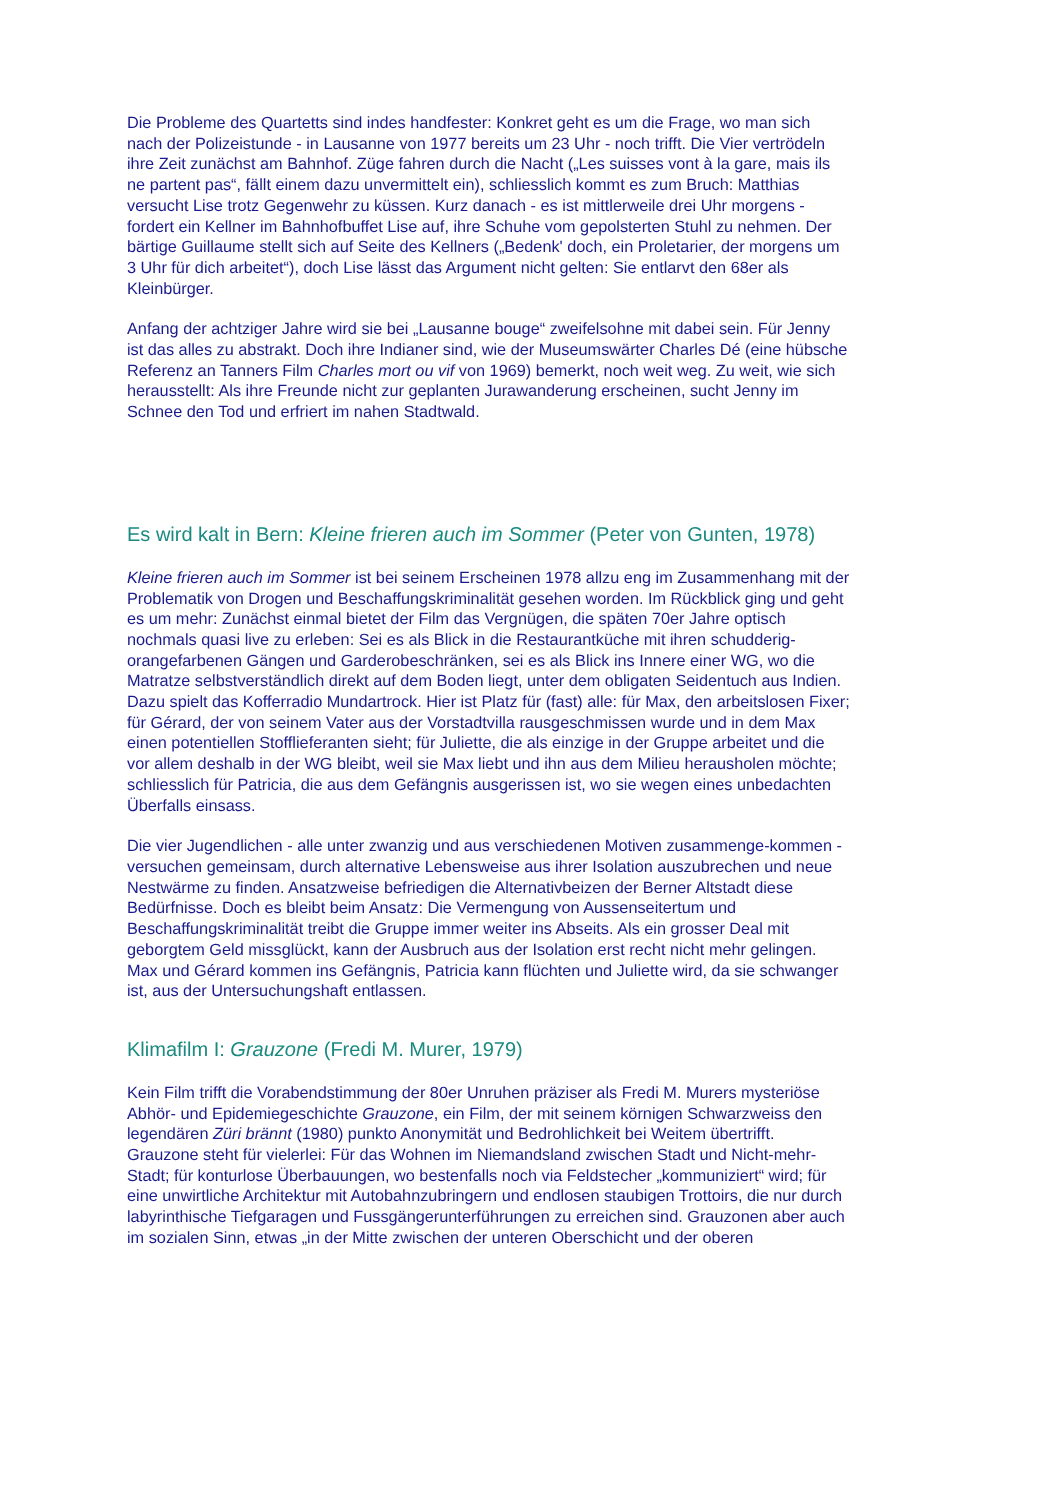Die Probleme des Quartetts sind indes handfester: Konkret geht es um die Frage, wo man sich nach der Polizeistunde - in Lausanne von 1977 bereits um 23 Uhr - noch trifft. Die Vier vertrödeln ihre Zeit zunächst am Bahnhof. Züge fahren durch die Nacht („Les suisses vont à la gare, mais ils ne partent pas“, fällt einem dazu unvermittelt ein), schliesslich kommt es zum Bruch: Matthias versucht Lise trotz Gegenwehr zu küssen. Kurz danach - es ist mittlerweile drei Uhr morgens - fordert ein Kellner im Bahnhofbuffet Lise auf, ihre Schuhe vom gepolsterten Stuhl zu nehmen. Der bärtige Guillaume stellt sich auf Seite des Kellners („Bedenk' doch, ein Proletarier, der morgens um 3 Uhr für dich arbeitet“), doch Lise lässt das Argument nicht gelten: Sie entlarvt den 68er als Kleinbürger.
Anfang der achtziger Jahre wird sie bei „Lausanne bouge“ zweifelsohne mit dabei sein. Für Jenny ist das alles zu abstrakt. Doch ihre Indianer sind, wie der Museumswärter Charles Dé (eine hübsche Referenz an Tanners Film Charles mort ou vif von 1969) bemerkt, noch weit weg. Zu weit, wie sich herausstellt: Als ihre Freunde nicht zur geplanten Jurawanderung erscheinen, sucht Jenny im Schnee den Tod und erfriert im nahen Stadtwald.
Es wird kalt in Bern: Kleine frieren auch im Sommer (Peter von Gunten, 1978)
Kleine frieren auch im Sommer ist bei seinem Erscheinen 1978 allzu eng im Zusammenhang mit der Problematik von Drogen und Beschaffungskriminalität gesehen worden. Im Rückblick ging und geht es um mehr: Zunächst einmal bietet der Film das Vergnügen, die späten 70er Jahre optisch nochmals quasi live zu erleben: Sei es als Blick in die Restaurantküche mit ihren schudderig-orangefarbenen Gängen und Garderobeschränken, sei es als Blick ins Innere einer WG, wo die Matratze selbstverständlich direkt auf dem Boden liegt, unter dem obligaten Seidentuch aus Indien. Dazu spielt das Kofferradio Mundartrock. Hier ist Platz für (fast) alle: für Max, den arbeitslosen Fixer; für Gérard, der von seinem Vater aus der Vorstadtvilla rausgeschmissen wurde und in dem Max einen potentiellen Stofflieferanten sieht; für Juliette, die als einzige in der Gruppe arbeitet und die vor allem deshalb in der WG bleibt, weil sie Max liebt und ihn aus dem Milieu herausholen möchte; schliesslich für Patricia, die aus dem Gefängnis ausgerissen ist, wo sie wegen eines unbedachten Überfalls einsass.
Die vier Jugendlichen - alle unter zwanzig und aus verschiedenen Motiven zusammenge-kommen - versuchen gemeinsam, durch alternative Lebensweise aus ihrer Isolation auszubrechen und neue Nestwärme zu finden. Ansatzweise befriedigen die Alternativbeizen der Berner Altstadt diese Bedürfnisse. Doch es bleibt beim Ansatz: Die Vermengung von Aussenseitertum und Beschaffungskriminalität treibt die Gruppe immer weiter ins Abseits. Als ein grosser Deal mit geborgtem Geld missglückt, kann der Ausbruch aus der Isolation erst recht nicht mehr gelingen. Max und Gérard kommen ins Gefängnis, Patricia kann flüchten und Juliette wird, da sie schwanger ist, aus der Untersuchungshaft entlassen.
Klimafilm I: Grauzone (Fredi M. Murer, 1979)
Kein Film trifft die Vorabendstimmung der 80er Unruhen präziser als Fredi M. Murers mysteriöse Abhör- und Epidemiegeschichte Grauzone, ein Film, der mit seinem körnigen Schwarzweiss den legendären Züri brännt (1980) punkto Anonymität und Bedrohlichkeit bei Weitem übertrifft. Grauzone steht für vielerlei: Für das Wohnen im Niemandsland zwischen Stadt und Nicht-mehr-Stadt; für konturlose Überbauungen, wo bestenfalls noch via Feldstecher „kommuniziert“ wird; für eine unwirtliche Architektur mit Autobahnzubringern und endlosen staubigen Trottoirs, die nur durch labyrinthische Tiefgaragen und Fussgängerunterführungen zu erreichen sind. Grauzonen aber auch im sozialen Sinn, etwas „in der Mitte zwischen der unteren Oberschicht und der oberen